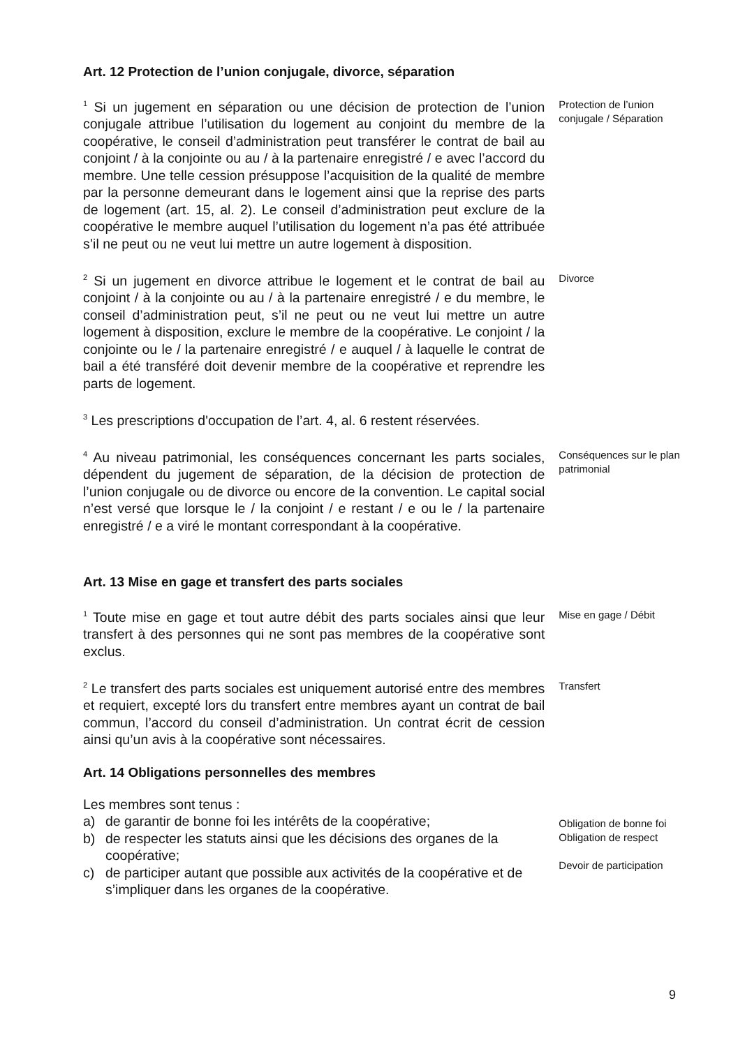Art. 12 Protection de l’union conjugale, divorce, séparation
<sup>1</sup> Si un jugement en séparation ou une décision de protection de l’union conjugale attribue l’utilisation du logement au conjoint du membre de la coopérative, le conseil d’administration peut transférer le contrat de bail au conjoint / à la conjointe ou au / à la partenaire enregistré / e avec l’accord du membre. Une telle cession présuppose l’acquisition de la qualité de membre par la personne demeurant dans le logement ainsi que la reprise des parts de logement (art. 15, al. 2). Le conseil d’administration peut exclure de la coopérative le membre auquel l’utilisation du logement n’a pas été attribuée s’il ne peut ou ne veut lui mettre un autre logement à disposition.
Protection de l’union conjugale / Séparation
<sup>2</sup> Si un jugement en divorce attribue le logement et le contrat de bail au conjoint / à la conjointe ou au / à la partenaire enregistré / e du membre, le conseil d’administration peut, s’il ne peut ou ne veut lui mettre un autre logement à disposition, exclure le membre de la coopérative. Le conjoint / la conjointe ou le / la partenaire enregistré / e auquel / à laquelle le contrat de bail a été transféré doit devenir membre de la coopérative et reprendre les parts de logement.
Divorce
<sup>3</sup> Les prescriptions d'occupation de l’art. 4, al. 6 restent réservées.
<sup>4</sup> Au niveau patrimonial, les conséquences concernant les parts sociales, dépendent du jugement de séparation, de la décision de protection de l’union conjugale ou de divorce ou encore de la convention. Le capital social n’est versé que lorsque le / la conjoint / e restant / e ou le / la partenaire enregistré / e a viré le montant correspondant à la coopérative.
Conséquences sur le plan patrimonial
Art. 13 Mise en gage et transfert des parts sociales
<sup>1</sup> Toute mise en gage et tout autre débit des parts sociales ainsi que leur transfert à des personnes qui ne sont pas membres de la coopérative sont exclus.
Mise en gage / Débit
<sup>2</sup> Le transfert des parts sociales est uniquement autorisé entre des membres et requiert, excepté lors du transfert entre membres ayant un contrat de bail commun, l’accord du conseil d’administration. Un contrat écrit de cession ainsi qu’un avis à la coopérative sont nécessaires.
Transfert
Art. 14 Obligations personnelles des membres
Les membres sont tenus :
a) de garantir de bonne foi les intérêts de la coopérative;
b) de respecter les statuts ainsi que les décisions des organes de la coopérative;
c) de participer autant que possible aux activités de la coopérative et de s’impliquer dans les organes de la coopérative.
Obligation de bonne foi
Obligation de respect
Devoir de participation
9